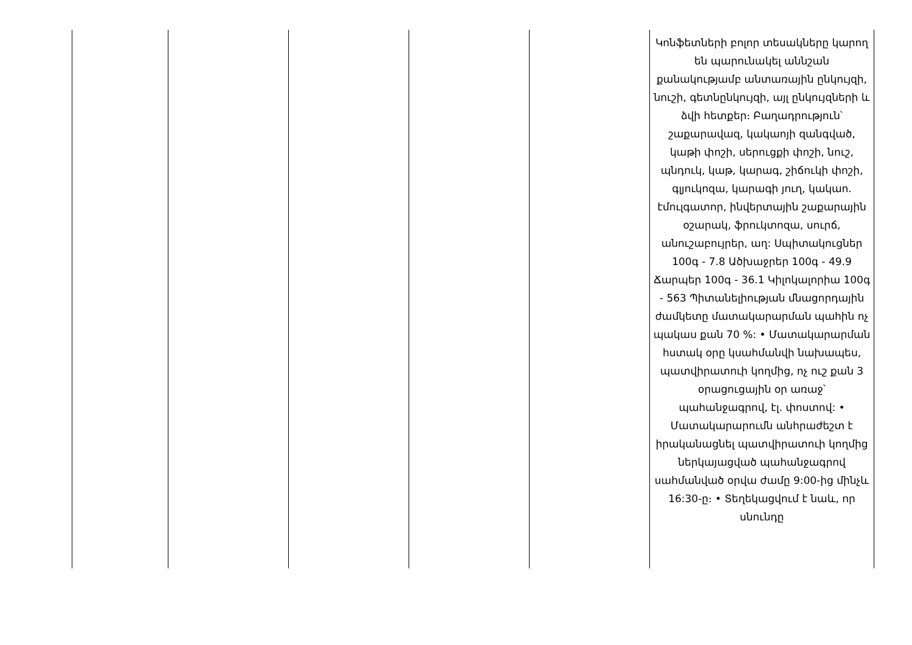| | | | | | Կոնֆետների բոլոր տեսակները կարող են պարունակել աննշան քանակությամբ անտառային ընկույզի, նուշի, գետնընկույզի, այլ ընկույզների և ձվի հետքեր։ Բաղադրություն՝ շաքարավազ, կակաոյի զանգված, կաթի փոշի, սերուցքի փոշի, նուշ, պնդուկ, կաթ, կարագ, շիճուկի փոշի, գլյուկոզա, կարագի յուղ, կակաո. էմուլգատոր, ինվերտային շաքարային օշարակ, ֆրուկտոզա, սուրճ, անուշաբույրեր, աղ: Սպիտակուցներ 100գ - 7.8 Ածխաջրեր 100գ - 49.9 Ճարպեր 100գ - 36.1 Կիլոկալորիա 100գ - 563 Պիտանելիության մնացորդային ժամկետը մատակարարման պահին ոչ պակաս քան 70 %: • Մատակարարման հստակ օրը կսահմանվի նախապես, պատվիրատուի կողմից, ոչ ուշ քան 3 օրացուցային օր առաջ՝ պահանջագրով, էլ. փոստով: • Մատակարարումն անհրաժեշտ է իրականացնել պատվիրատուի կողմից ներկայացված պահանջագրով սահմանված օրվա ժամը 9:00-ից մինչև 16:30-ը։ • Տեղեկացվում է նաև, որ սնունդը |